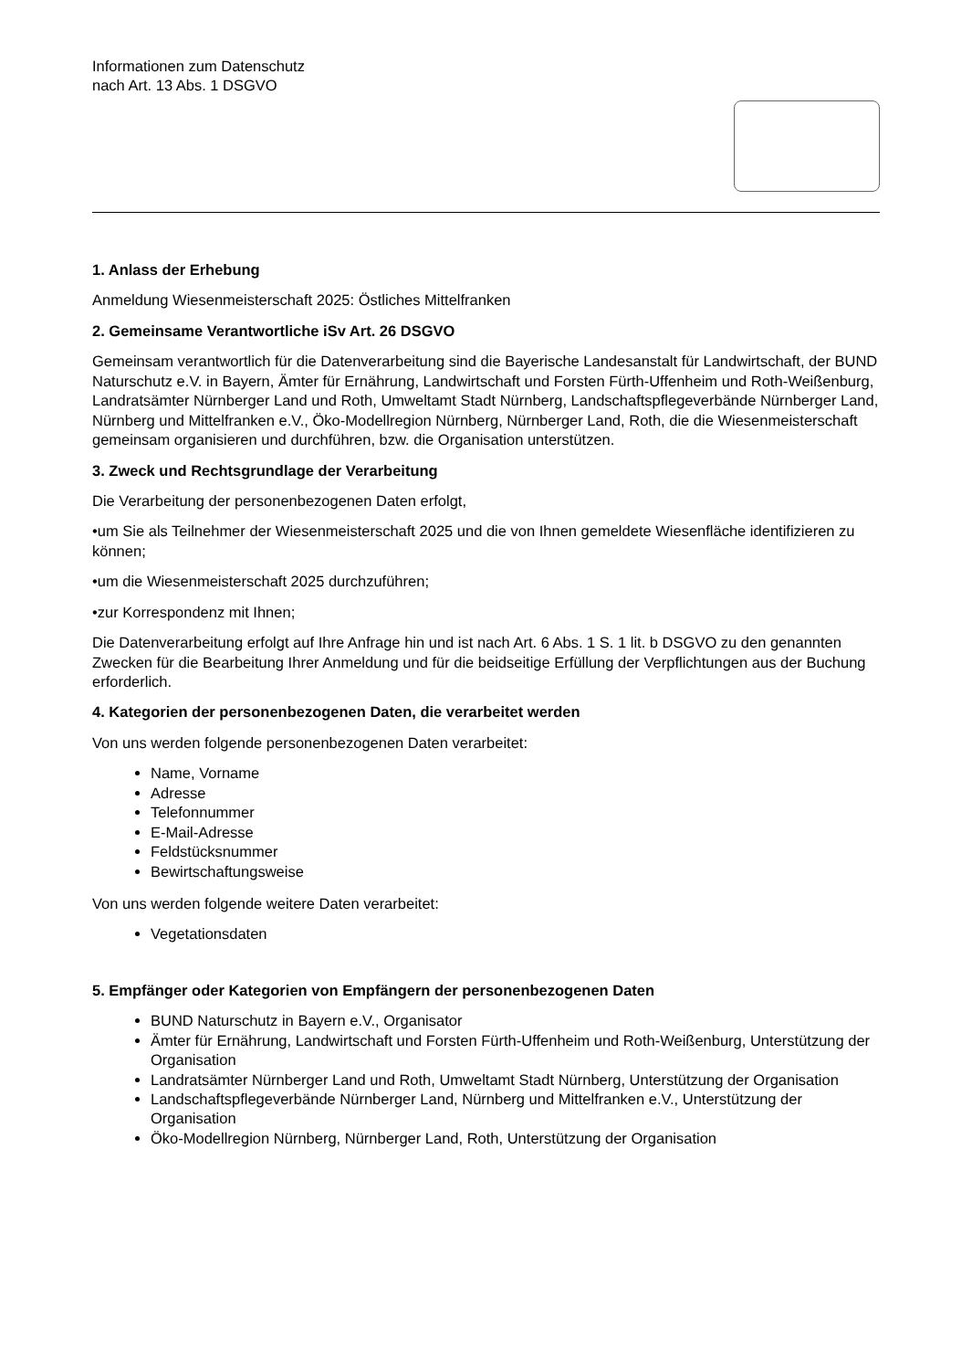Informationen zum Datenschutz
nach Art. 13 Abs. 1 DSGVO
1. Anlass der Erhebung
Anmeldung Wiesenmeisterschaft 2025: Östliches Mittelfranken
2. Gemeinsame Verantwortliche iSv Art. 26 DSGVO
Gemeinsam verantwortlich für die Datenverarbeitung sind die Bayerische Landesanstalt für Landwirtschaft, der BUND Naturschutz e.V. in Bayern, Ämter für Ernährung, Landwirtschaft und Forsten Fürth-Uffenheim und Roth-Weißenburg, Landratsämter Nürnberger Land und Roth, Umweltamt Stadt Nürnberg, Landschaftspflegeverbände Nürnberger Land, Nürnberg und Mittelfranken e.V., Öko-Modellregion Nürnberg, Nürnberger Land, Roth, die die Wiesenmeisterschaft gemeinsam organisieren und durchführen, bzw. die Organisation unterstützen.
3. Zweck und Rechtsgrundlage der Verarbeitung
Die Verarbeitung der personenbezogenen Daten erfolgt,
•um Sie als Teilnehmer der Wiesenmeisterschaft 2025 und die von Ihnen gemeldete Wiesenfläche identifizieren zu können;
•um die Wiesenmeisterschaft 2025 durchzuführen;
•zur Korrespondenz mit Ihnen;
Die Datenverarbeitung erfolgt auf Ihre Anfrage hin und ist nach Art. 6 Abs. 1 S. 1 lit. b DSGVO zu den genannten Zwecken für die Bearbeitung Ihrer Anmeldung und für die beidseitige Erfüllung der Verpflichtungen aus der Buchung erforderlich.
4. Kategorien der personenbezogenen Daten, die verarbeitet werden
Von uns werden folgende personenbezogenen Daten verarbeitet:
Name, Vorname
Adresse
Telefonnummer
E-Mail-Adresse
Feldstücksnummer
Bewirtschaftungsweise
Von uns werden folgende weitere Daten verarbeitet:
Vegetationsdaten
5. Empfänger oder Kategorien von Empfängern der personenbezogenen Daten
BUND Naturschutz in Bayern e.V., Organisator
Ämter für Ernährung, Landwirtschaft und Forsten Fürth-Uffenheim und Roth-Weißenburg, Unterstützung der Organisation
Landratsämter Nürnberger Land und Roth, Umweltamt Stadt Nürnberg, Unterstützung der Organisation
Landschaftspflegeverbände Nürnberger Land, Nürnberg und Mittelfranken e.V., Unterstützung der Organisation
Öko-Modellregion Nürnberg, Nürnberger Land, Roth, Unterstützung der Organisation